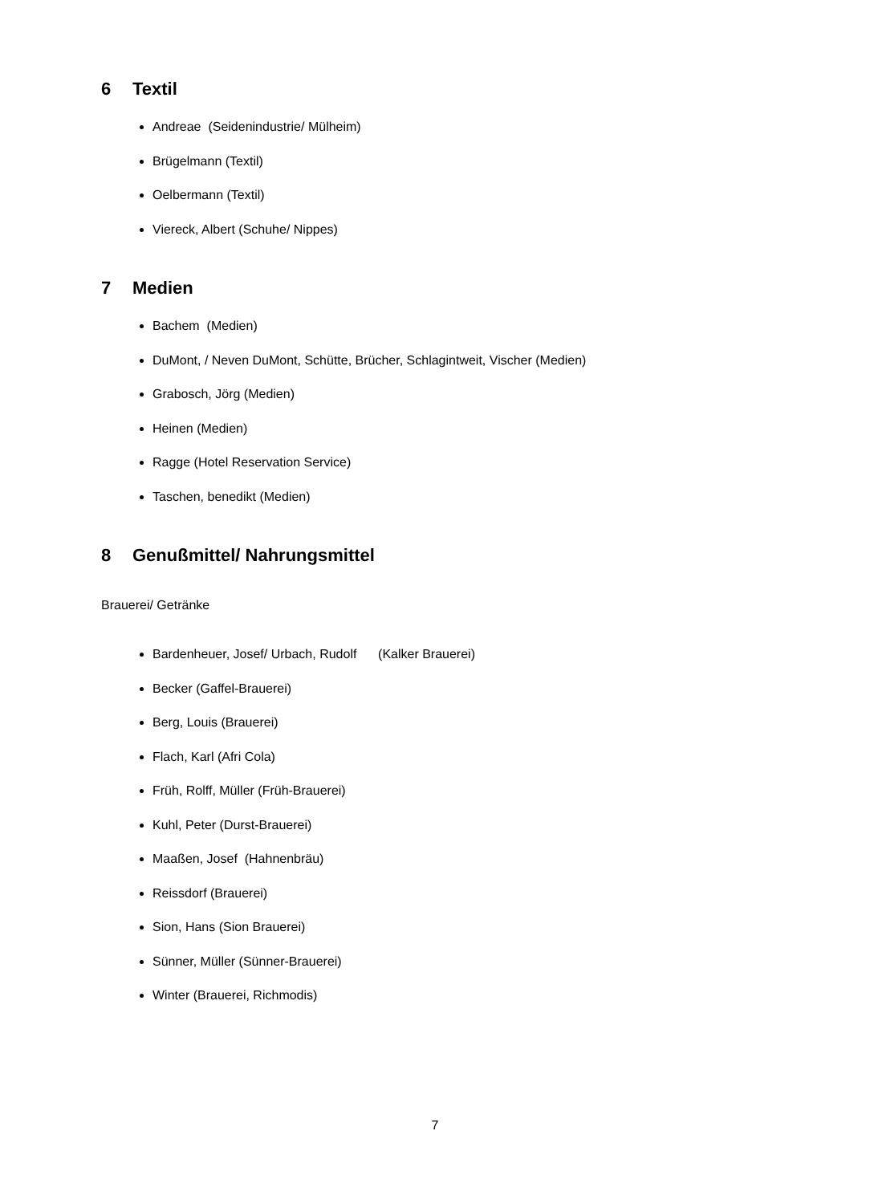6 Textil
Andreae (Seidenindustrie/ Mülheim)
Brügelmann (Textil)
Oelbermann (Textil)
Viereck, Albert (Schuhe/ Nippes)
7 Medien
Bachem (Medien)
DuMont, / Neven DuMont, Schütte, Brücher, Schlagintweit, Vischer (Medien)
Grabosch, Jörg (Medien)
Heinen (Medien)
Ragge (Hotel Reservation Service)
Taschen, benedikt (Medien)
8 Genußmittel/ Nahrungsmittel
Brauerei/ Getränke
Bardenheuer, Josef/ Urbach, Rudolf (Kalker Brauerei)
Becker (Gaffel-Brauerei)
Berg, Louis (Brauerei)
Flach, Karl (Afri Cola)
Früh, Rolff, Müller (Früh-Brauerei)
Kuhl, Peter (Durst-Brauerei)
Maaßen, Josef (Hahnenbräu)
Reissdorf (Brauerei)
Sion, Hans (Sion Brauerei)
Sünner, Müller (Sünner-Brauerei)
Winter (Brauerei, Richmodis)
7